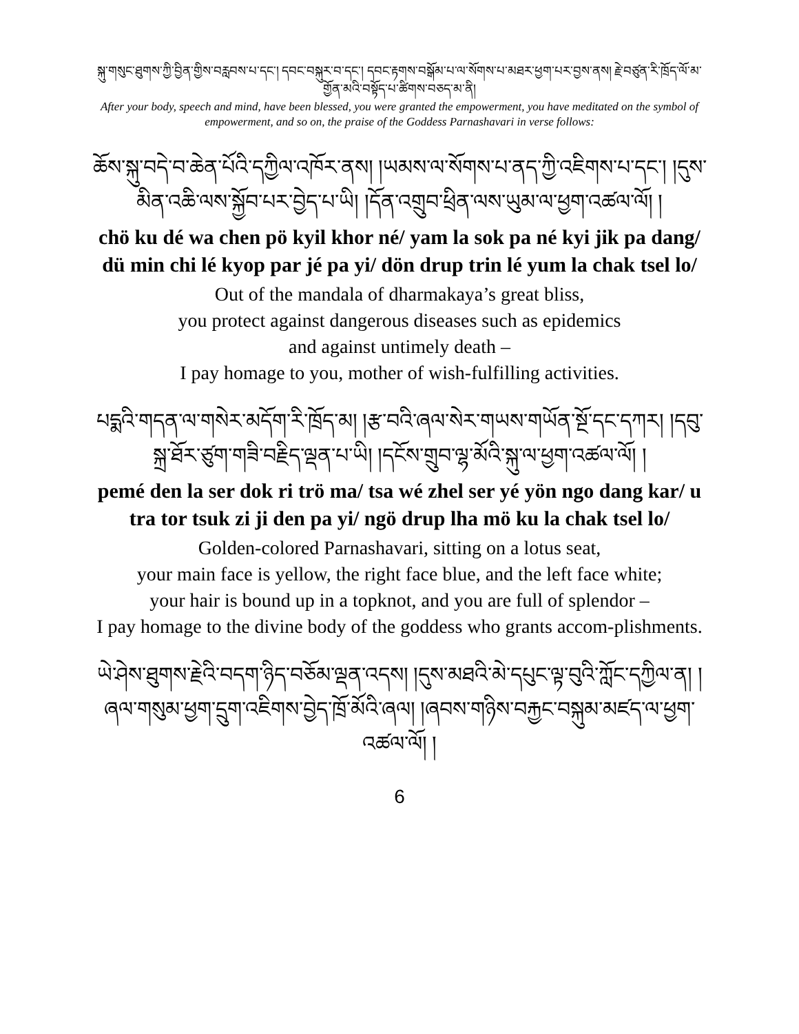སྐུ་གསུང་ཐུགས་ཀྱི་བྱིན་གྱིས་བརླབས་པ་དང་། དབང་བསྐུར་བ་དང་། དབང་རྟགས་བསྒོམ་པ་ལ་སོགས་པ་མཐར་ཕྱག་པར་བྱས་ནས། རྗེ་བཙུན་རི་ཁྲོད་ལོ་མ་གྱོན་མའི་བསྟོད་པ་ཚིགས་བཅད་མ་ནི།
After your body, speech and mind, have been blessed, you were granted the empowerment, you have meditated on the symbol of empowerment, and so on, the praise of the Goddess Parnashavari in verse follows:
ཆོས་སྐུ་བདེ་བ་ཆེན་པོའི་དཀྱིལ་འཁོར་ནས། །ཡམས་ལ་སོགས་པ་ནད་ཀྱི་འཇིགས་པ་དང་། །དུས་མིན་འཆི་ལས་སྐྱོབ་པར་བྱེད་པ་ཡི། །དོན་འགྲུབ་ཕྲིན་ལས་ཡུམ་ལ་ཕྱག་འཚལ་ལོ། །
chö ku dé wa chen pö kyil khor né/ yam la sok pa né kyi jik pa dang/ dü min chi lé kyop par jé pa yi/ dön drup trin lé yum la chak tsel lo/
Out of the mandala of dharmakaya’s great bliss,
you protect against dangerous diseases such as epidemics
and against untimely death –
I pay homage to you, mother of wish-fulfilling activities.
པདྨའི་གདན་ལ་གསེར་མདོག་རི་ཁྲོད་མ། །རྩ་བའི་ཞལ་སེར་གཡས་གཡོན་སྔོ་དང་དཀར། །དབུ་སྐྲ་ཐོར་ཙུག་གཟི་བརྗིད་ལྡན་པ་ཡི། །དངོས་གྲུབ་ལྷ་མོའི་སྐུ་ལ་ཕྱག་འཚལ་ལོ། །
pemé den la ser dok ri trö ma/ tsa wé zhel ser yé yön ngo dang kar/ u tra tor tsuk zi ji den pa yi/ ngö drup lha mö ku la chak tsel lo/
Golden-colored Parnashavari, sitting on a lotus seat,
your main face is yellow, the right face blue, and the left face white;
your hair is bound up in a topknot, and you are full of splendor –
I pay homage to the divine body of the goddess who grants accom-plishments.
ཡེ་ཤེས་ཐུགས་རྗེའི་བདག་ཉིད་བཅོམ་ལྡན་འདས། །དུས་མཐའི་མེ་དཔུང་ལྟ་བུའི་ཀློང་དཀྱིལ་ན། །ཞལ་གསུམ་ཕྱག་དྲུག་འཇིགས་བྱེད་ཁྲོ་མོའི་ཞལ། །ཞབས་གཉིས་བརྐྱང་བསྐུམ་མཛད་ལ་ཕྱག་འཚལ་ལོ། །
6